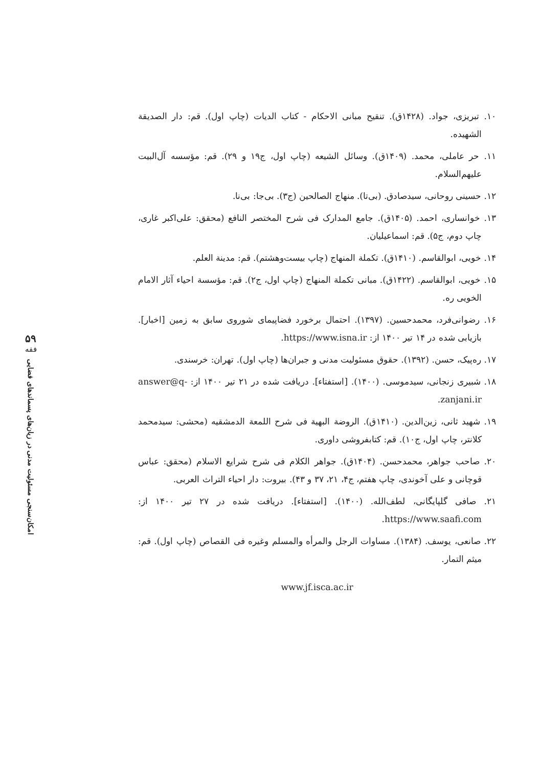۵۹
فقه
امکان‌سنجی مسئولیت مدنی در زیان‌های پسماندهای فضایی
۱۰. تبریزی، جواد. (۱۴۲۸ق). تنقیح مبانی الاحکام - کتاب الدیات (چاپ اول). قم: دار الصدیقة الشهیده.
۱۱. حر عاملی، محمد. (۱۴۰۹ق). وسائل الشیعه (چاپ اول، ج۱۹ و ۲۹). قم: مؤسسه آل‌البیت علیهم‌السلام.
۱۲. حسینی روحانی، سیدصادق. (بی‌تا). منهاج الصالحین (ج۳). بی‌جا: بی‌نا.
۱۳. خوانساری، احمد. (۱۴۰۵ق). جامع المدارک فی شرح المختصر النافع (محقق: علی‌اکبر غاری، چاپ دوم، ج۵). قم: اسماعیلیان.
۱۴. خویی، ابوالقاسم. (۱۴۱۰ق). تکملة المنهاج (چاپ بیست‌وهشتم). قم: مدینة العلم.
۱۵. خویی، ابوالقاسم. (۱۴۲۲ق). مبانی تکملة المنهاج (چاپ اول، ج۲). قم: مؤسسة احیاء آثار الامام الخویی ره.
۱۶. رضوانی‌فرد، محمدحسین. (۱۳۹۷). احتمال برخورد فضاپیمای شوروی سابق به زمین [اخبار]. بازیابی شده در ۱۴ تیر ۱۴۰۰ از: https://www.isna.ir.
۱۷. ره‌پیک، حسن. (۱۳۹۲). حقوق مسئولیت مدنی و جبران‌ها (چاپ اول). تهران: خرسندی.
۱۸. شبیری زنجانی، سیدموسی. (۱۴۰۰). [استفتاء]. دریافت شده در ۲۱ تیر ۱۴۰۰ از: answer@q-zanjani.ir.
۱۹. شهید ثانی، زین‌الدین. (۱۴۱۰ق). الروضة البهیة فی شرح اللمعة الدمشقیه (محشی: سیدمحمد کلانتر، چاپ اول، ج۱۰). قم: کتابفروشی داوری.
۲۰. صاحب جواهر، محمدحسن. (۱۴۰۴ق). جواهر الکلام فی شرح شرایع الاسلام (محقق: عباس قوچانی و علی آخوندی، چاپ هفتم، ج۴، ۲۱، ۳۷ و ۴۳). بیروت: دار احیاء التراث العربی.
۲۱. صافی گلپایگانی، لطف‌الله. (۱۴۰۰). [استفتاء]. دریافت شده در ۲۷ تیر ۱۴۰۰ از: https://www.saafi.com.
۲۲. صانعی، یوسف. (۱۳۸۴). مساوات الرجل والمرأه والمسلم وغیره فی القصاص (چاپ اول). قم: میثم التمار.
www.jf.isca.ac.ir